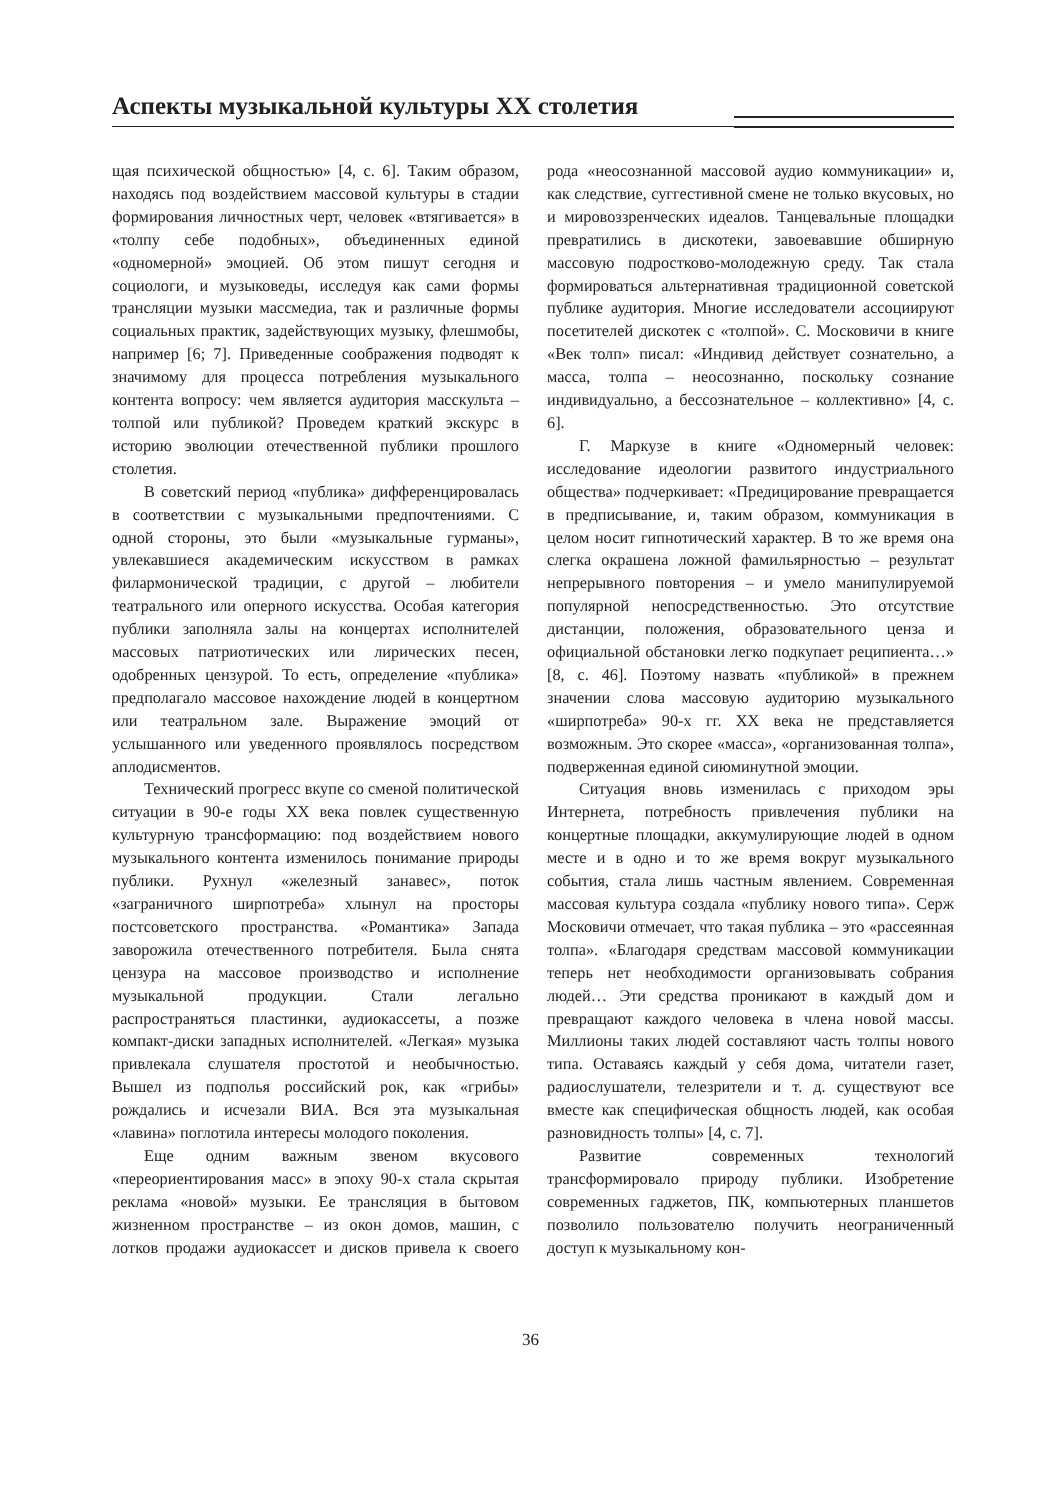Аспекты музыкальной культуры XX столетия
щая психической общностью» [4, с. 6]. Таким образом, находясь под воздействием массовой культуры в стадии формирования личностных черт, человек «втягивается» в «толпу себе подобных», объединенных единой «одномерной» эмоцией. Об этом пишут сегодня и социологи, и музыковеды, исследуя как сами формы трансляции музыки массмедиа, так и различные формы социальных практик, задействующих музыку, флешмобы, например [6; 7]. Приведенные соображения подводят к значимому для процесса потребления музыкального контента вопросу: чем является аудитория масскульта – толпой или публикой? Проведем краткий экскурс в историю эволюции отечественной публики прошлого столетия.
В советский период «публика» дифференцировалась в соответствии с музыкальными предпочтениями. С одной стороны, это были «музыкальные гурманы», увлекавшиеся академическим искусством в рамках филармонической традиции, с другой – любители театрального или оперного искусства. Особая категория публики заполняла залы на концертах исполнителей массовых патриотических или лирических песен, одобренных цензурой. То есть, определение «публика» предполагало массовое нахождение людей в концертном или театральном зале. Выражение эмоций от услышанного или уведенного проявлялось посредством аплодисментов.
Технический прогресс вкупе со сменой политической ситуации в 90-е годы XX века повлек существенную культурную трансформацию: под воздействием нового музыкального контента изменилось понимание природы публики. Рухнул «железный занавес», поток «заграничного ширпотреба» хлынул на просторы постсоветского пространства. «Романтика» Запада заворожила отечественного потребителя. Была снята цензура на массовое производство и исполнение музыкальной продукции. Стали легально распространяться пластинки, аудиокассеты, а позже компакт-диски западных исполнителей. «Легкая» музыка привлекала слушателя простотой и необычностью. Вышел из подполья российский рок, как «грибы» рождались и исчезали ВИА. Вся эта музыкальная «лавина» поглотила интересы молодого поколения.
Еще одним важным звеном вкусового «переориентирования масс» в эпоху 90-х стала скрытая реклама «новой» музыки. Ее трансляция в бытовом жизненном пространстве – из окон домов, машин, с лотков продажи аудиокассет и дисков привела к своего рода «неосознанной массовой аудио коммуникации» и, как следствие, суггестивной смене не только вкусовых, но и мировоззренческих идеалов. Танцевальные площадки превратились в дискотеки, завоевавшие обширную массовую подростково-молодежную среду. Так стала формироваться альтернативная традиционной советской публике аудитория. Многие исследователи ассоциируют посетителей дискотек с «толпой». С. Московичи в книге «Век толп» писал: «Индивид действует сознательно, а масса, толпа – неосознанно, поскольку сознание индивидуально, а бессознательное – коллективно» [4, с. 6].
Г. Маркузе в книге «Одномерный человек: исследование идеологии развитого индустриального общества» подчеркивает: «Предицирование превращается в предписывание, и, таким образом, коммуникация в целом носит гипнотический характер. В то же время она слегка окрашена ложной фамильярностью – результат непрерывного повторения – и умело манипулируемой популярной непосредственностью. Это отсутствие дистанции, положения, образовательного ценза и официальной обстановки легко подкупает реципиента…» [8, с. 46]. Поэтому назвать «публикой» в прежнем значении слова массовую аудиторию музыкального «ширпотреба» 90-х гг. XX века не представляется возможным. Это скорее «масса», «организованная толпа», подверженная единой сиюминутной эмоции.
Ситуация вновь изменилась с приходом эры Интернета, потребность привлечения публики на концертные площадки, аккумулирующие людей в одном месте и в одно и то же время вокруг музыкального события, стала лишь частным явлением. Современная массовая культура создала «публику нового типа». Серж Московичи отмечает, что такая публика – это «рассеянная толпа». «Благодаря средствам массовой коммуникации теперь нет необходимости организовывать собрания людей… Эти средства проникают в каждый дом и превращают каждого человека в члена новой массы. Миллионы таких людей составляют часть толпы нового типа. Оставаясь каждый у себя дома, читатели газет, радиослушатели, телезрители и т. д. существуют все вместе как специфическая общность людей, как особая разновидность толпы» [4, с. 7].
Развитие современных технологий трансформировало природу публики. Изобретение современных гаджетов, ПК, компьютерных планшетов позволило пользователю получить неограниченный доступ к музыкальному кон-
36